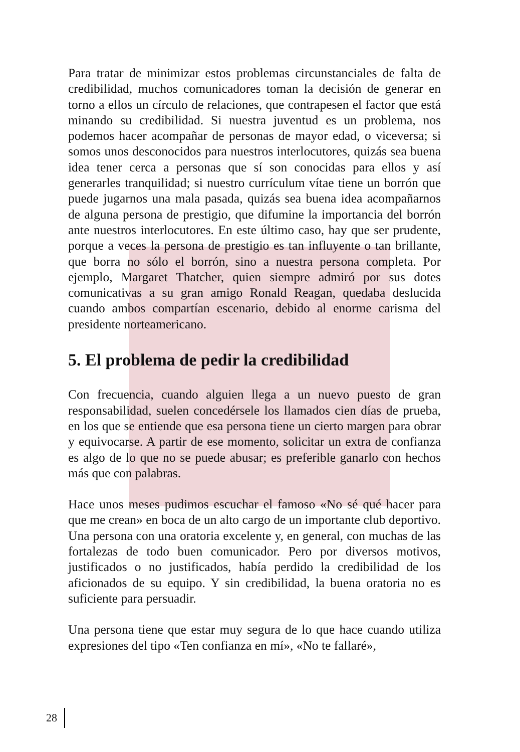Para tratar de minimizar estos problemas circunstanciales de falta de credibilidad, muchos comunicadores toman la decisión de generar en torno a ellos un círculo de relaciones, que contrapesen el factor que está minando su credibilidad. Si nuestra juventud es un problema, nos podemos hacer acompañar de personas de mayor edad, o viceversa; si somos unos desconocidos para nuestros interlocutores, quizás sea buena idea tener cerca a personas que sí son conocidas para ellos y así generarles tranquilidad; si nuestro currículum vítae tiene un borrón que puede jugarnos una mala pasada, quizás sea buena idea acompañarnos de alguna persona de prestigio, que difumine la importancia del borrón ante nuestros interlocutores. En este último caso, hay que ser prudente, porque a veces la persona de prestigio es tan influyente o tan brillante, que borra no sólo el borrón, sino a nuestra persona completa. Por ejemplo, Margaret Thatcher, quien siempre admiró por sus dotes comunicativas a su gran amigo Ronald Reagan, quedaba deslucida cuando ambos compartían escenario, debido al enorme carisma del presidente norteamericano.
5. El problema de pedir la credibilidad
Con frecuencia, cuando alguien llega a un nuevo puesto de gran responsabilidad, suelen concedérsele los llamados cien días de prueba, en los que se entiende que esa persona tiene un cierto margen para obrar y equivocarse. A partir de ese momento, solicitar un extra de confianza es algo de lo que no se puede abusar; es preferible ganarlo con hechos más que con palabras.
Hace unos meses pudimos escuchar el famoso «No sé qué hacer para que me crean» en boca de un alto cargo de un importante club deportivo. Una persona con una oratoria excelente y, en general, con muchas de las fortalezas de todo buen comunicador. Pero por diversos motivos, justificados o no justificados, había perdido la credibilidad de los aficionados de su equipo. Y sin credibilidad, la buena oratoria no es suficiente para persuadir.
Una persona tiene que estar muy segura de lo que hace cuando utiliza expresiones del tipo «Ten confianza en mí», «No te fallaré»,
28